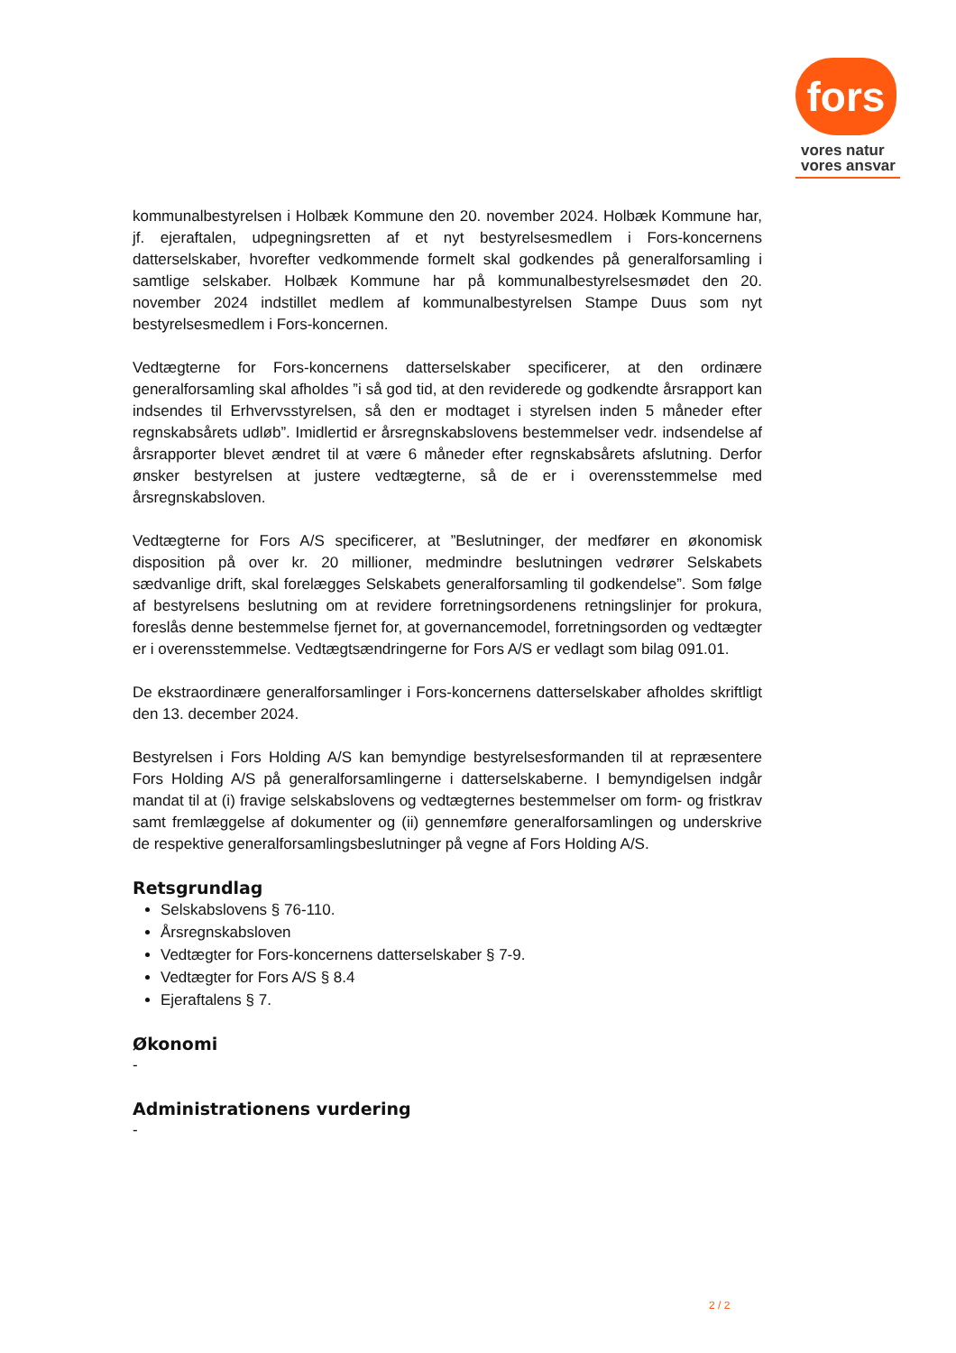fors
vores natur
vores ansvar
kommunalbestyrelsen i Holbæk Kommune den 20. november 2024. Holbæk Kommune har, jf. ejeraftalen, udpegningsretten af et nyt bestyrelsesmedlem i Fors-koncernens datterselskaber, hvorefter vedkommende formelt skal godkendes på generalforsamling i samtlige selskaber. Holbæk Kommune har på kommunalbestyrelsesmødet den 20. november 2024 indstillet medlem af kommunalbestyrelsen Stampe Duus som nyt bestyrelsesmedlem i Fors-koncernen.
Vedtægterne for Fors-koncernens datterselskaber specificerer, at den ordinære generalforsamling skal afholdes ”i så god tid, at den reviderede og godkendte årsrapport kan indsendes til Erhvervsstyrelsen, så den er modtaget i styrelsen inden 5 måneder efter regnskabsårets udløb”. Imidlertid er årsregnskabslovens bestemmelser vedr. indsendelse af årsrapporter blevet ændret til at være 6 måneder efter regnskabsårets afslutning. Derfor ønsker bestyrelsen at justere vedtægterne, så de er i overensstemmelse med årsregnskabsloven.
Vedtægterne for Fors A/S specificerer, at ”Beslutninger, der medfører en økonomisk disposition på over kr. 20 millioner, medmindre beslutningen vedrører Selskabets sædvanlige drift, skal forelægges Selskabets generalforsamling til godkendelse”. Som følge af bestyrelsens beslutning om at revidere forretningsordenens retningslinjer for prokura, foreslås denne bestemmelse fjernet for, at governancemodel, forretningsorden og vedtægter er i overensstemmelse. Vedtægtsændringerne for Fors A/S er vedlagt som bilag 091.01.
De ekstraordinære generalforsamlinger i Fors-koncernens datterselskaber afholdes skriftligt den 13. december 2024.
Bestyrelsen i Fors Holding A/S kan bemyndige bestyrelsesformanden til at repræsentere Fors Holding A/S på generalforsamlingerne i datterselskaberne. I bemyndigelsen indgår mandat til at (i) fravige selskabslovens og vedtægternes bestemmelser om form- og fristkrav samt fremlæggelse af dokumenter og (ii) gennemføre generalforsamlingen og underskrive de respektive generalforsamlingsbeslutninger på vegne af Fors Holding A/S.
Retsgrundlag
Selskabslovens § 76-110.
Årsregnskabsloven
Vedtægter for Fors-koncernens datterselskaber § 7-9.
Vedtægter for Fors A/S § 8.4
Ejeraftalens § 7.
Økonomi
-
Administrationens vurdering
-
2 / 2